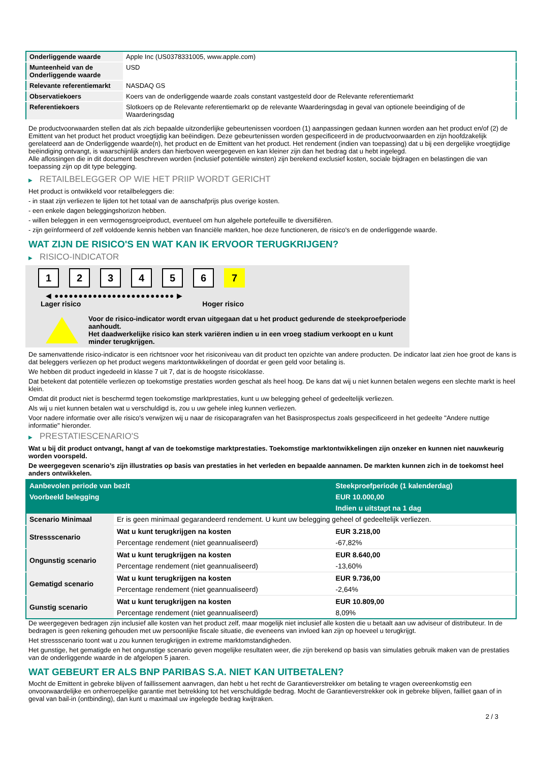| Onderliggende waarde | Apple Inc (US0378331005, www.apple.com) |
| Munteenheid van de Onderliggende waarde | USD |
| Relevante referentiemarkt | NASDAQ GS |
| Observatiekoers | Koers van de onderliggende waarde zoals constant vastgesteld door de Relevante referentiemarkt |
| Referentiekoers | Slotkoers op de Relevante referentiemarkt op de relevante Waarderingsdag in geval van optionele beeindiging of de Waarderingsdag |
De productvoorwaarden stellen dat als zich bepaalde uitzonderlijke gebeurtenissen voordoen (1) aanpassingen gedaan kunnen worden aan het product en/of (2) de Emittent van het product het product vroegtijdig kan beëindigen. Deze gebeurtenissen worden gespecificeerd in de productvoorwaarden en zijn hoofdzakelijk gerelateerd aan de Onderliggende waarde(n), het product en de Emittent van het product. Het rendement (indien van toepassing) dat u bij een dergelijke vroegtijdige beëindiging ontvangt, is waarschijnlijk anders dan hierboven weergegeven en kan kleiner zijn dan het bedrag dat u hebt ingelegd.
Alle aflossingen die in dit document beschreven worden (inclusief potentiële winsten) zijn berekend exclusief kosten, sociale bijdragen en belastingen die van toepassing zijn op dit type belegging.
▶ RETAILBELEGGER OP WIE HET PRIIP WORDT GERICHT
Het product is ontwikkeld voor retailbeleggers die:
- in staat zijn verliezen te lijden tot het totaal van de aanschafprijs plus overige kosten.
- een enkele dagen beleggingshorizon hebben.
- willen beleggen in een vermogensgroeiproduct, eventueel om hun algehele portefeuille te diversifiëren.
- zijn geïnformeerd of zelf voldoende kennis hebben van financiële markten, hoe deze functioneren, de risico's en de onderliggende waarde.
WAT ZIJN DE RISICO'S EN WAT KAN IK ERVOOR TERUGKRIJGEN?
▶ RISICO-INDICATOR
1 2 3 4 5 6 7
◀ ●●●●●●●●●●●●●●●●●●●●●●●●● ▶
Lager risico Hoger risico
Voor de risico-indicator wordt ervan uitgegaan dat u het product gedurende de steekproefperiode aanhoudt.
Het daadwerkelijke risico kan sterk variëren indien u in een vroeg stadium verkoopt en u kunt minder terugkrijgen.
De samenvattende risico-indicator is een richtsnoer voor het risiconiveau van dit product ten opzichte van andere producten. De indicator laat zien hoe groot de kans is dat beleggers verliezen op het product wegens marktontwikkelingen of doordat er geen geld voor betaling is.
We hebben dit product ingedeeld in klasse 7 uit 7, dat is de hoogste risicoklasse.
Dat betekent dat potentiële verliezen op toekomstige prestaties worden geschat als heel hoog. De kans dat wij u niet kunnen betalen wegens een slechte markt is heel klein.
Omdat dit product niet is beschermd tegen toekomstige marktprestaties, kunt u uw belegging geheel of gedeeltelijk verliezen.
Als wij u niet kunnen betalen wat u verschuldigd is, zou u uw gehele inleg kunnen verliezen.
Voor nadere informatie over alle risico's verwijzen wij u naar de risicoparagrafen van het Basisprospectus zoals gespecificeerd in het gedeelte "Andere nuttige informatie" hieronder.
▶ PRESTATIESCENARIO'S
Wat u bij dit product ontvangt, hangt af van de toekomstige marktprestaties. Toekomstige marktontwikkelingen zijn onzeker en kunnen niet nauwkeurig worden voorspeld.
De weergegeven scenario’s zijn illustraties op basis van prestaties in het verleden en bepaalde aannamen. De markten kunnen zich in de toekomst heel anders ontwikkelen.
| Aanbevolen periode van bezit | | Steekproefperiode (1 kalenderdag) |
| --- | --- | --- |
| Voorbeeld belegging | | EUR 10.000,00 |
| | | Indien u uitstapt na 1 dag |
| Scenario Minimaal | Er is geen minimaal gegarandeerd rendement. U kunt uw belegging geheel of gedeeltelijk verliezen. | |
| Stressscenario | Wat u kunt terugkrijgen na kosten | EUR 3.218,00 |
| | Percentage rendement (niet geannualiseerd) | -67,82% |
| Ongunstig scenario | Wat u kunt terugkrijgen na kosten | EUR 8.640,00 |
| | Percentage rendement (niet geannualiseerd) | -13,60% |
| Gematigd scenario | Wat u kunt terugkrijgen na kosten | EUR 9.736,00 |
| | Percentage rendement (niet geannualiseerd) | -2,64% |
| Gunstig scenario | Wat u kunt terugkrijgen na kosten | EUR 10.809,00 |
| | Percentage rendement (niet geannualiseerd) | 8,09% |
De weergegeven bedragen zijn inclusief alle kosten van het product zelf, maar mogelijk niet inclusief alle kosten die u betaalt aan uw adviseur of distributeur. In de bedragen is geen rekening gehouden met uw persoonlijke fiscale situatie, die eveneens van invloed kan zijn op hoeveel u terugkrijgt.
Het stressscenario toont wat u zou kunnen terugkrijgen in extreme marktomstandigheden.
Het gunstige, het gematigde en het ongunstige scenario geven mogelijke resultaten weer, die zijn berekend op basis van simulaties gebruik maken van de prestaties van de onderliggende waarde in de afgelopen 5 jaaren.
WAT GEBEURT ER ALS BNP PARIBAS S.A. NIET KAN UITBETALEN?
Mocht de Emittent in gebreke blijven of faillissement aanvragen, dan hebt u het recht de Garantieverstrekker om betaling te vragen overeenkomstig een onvoorwaardelijke en onherroepelijke garantie met betrekking tot het verschuldigde bedrag. Mocht de Garantieverstrekker ook in gebreke blijven, failliet gaan of in geval van bail-in (ontbinding), dan kunt u maximaal uw ingelegde bedrag kwijtraken.
2 / 3